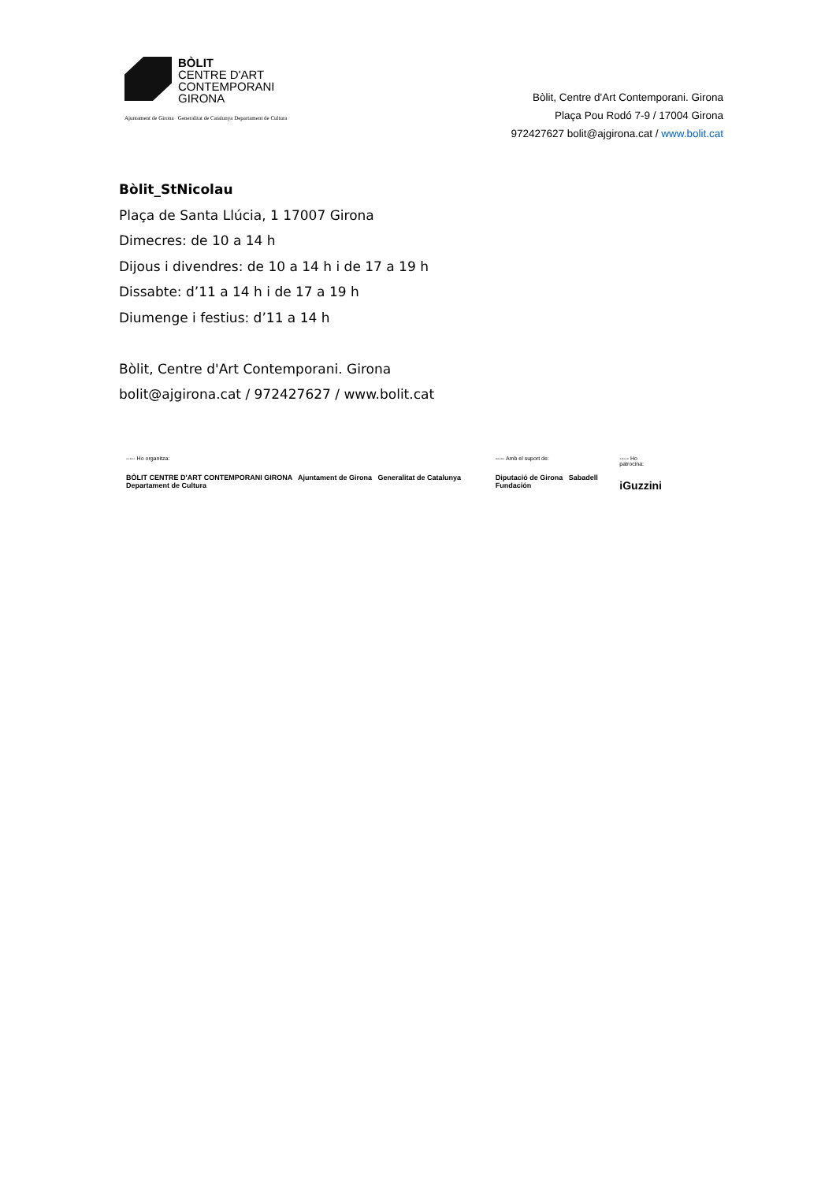BÒLIT
CENTRE D'ART
CONTEMPORANI
GIRONA
Ajuntament de Girona Generalitat de Catalunya Departament de Cultura
Bòlit, Centre d'Art Contemporani. Girona
Plaça Pou Rodó 7-9 / 17004 Girona
972427627 bolit@ajgirona.cat / www.bolit.cat
Bòlit_StNicolau
Plaça de Santa Llúcia, 1 17007 Girona
Dimecres: de 10 a 14 h
Dijous i divendres: de 10 a 14 h i de 17 a 19 h
Dissabte: d’11 a 14 h i de 17 a 19 h
Diumenge i festius: d’11 a 14 h
Bòlit, Centre d'Art Contemporani. Girona
bolit@ajgirona.cat / 972427627 / www.bolit.cat
----- Ho organitza:
BÒLIT CENTRE D'ART CONTEMPORANI GIRONA Ajuntament de Girona Generalitat de Catalunya Departament de Cultura
----- Amb el suport de:
Diputació de Girona Sabadell Fundación
----- Ho patrocina:
iGuzzini